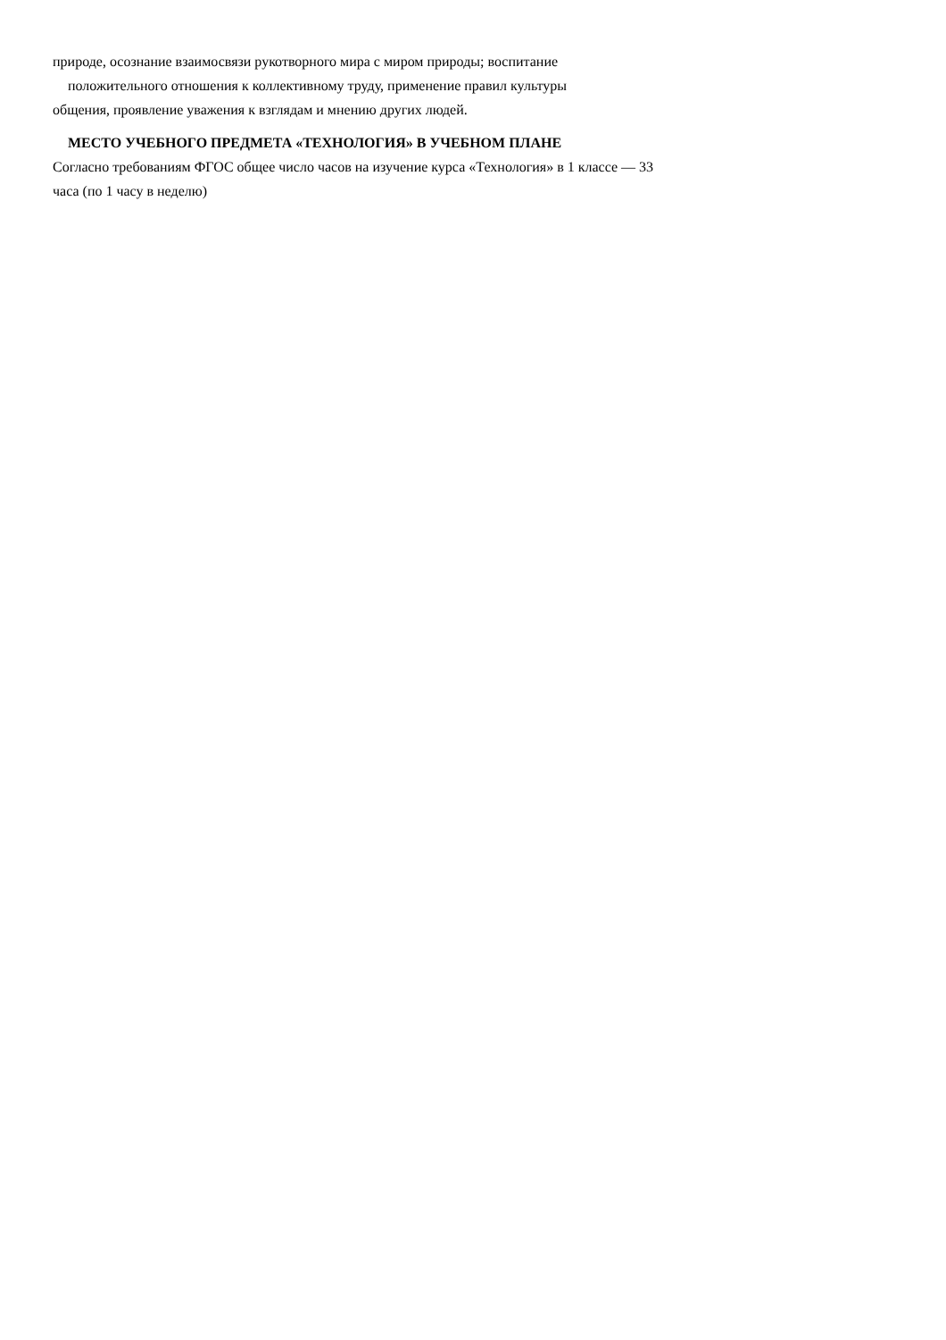природе, осознание взаимосвязи рукотворного мира с миром природы; воспитание
положительного отношения к коллективному труду, применение правил культуры
общения, проявление уважения к взглядам и мнению других людей.
МЕСТО УЧЕБНОГО ПРЕДМЕТА «ТЕХНОЛОГИЯ» В УЧЕБНОМ ПЛАНЕ
Согласно требованиям ФГОС общее число часов на изучение курса «Технология» в 1 классе — 33
часа (по 1 часу в неделю)